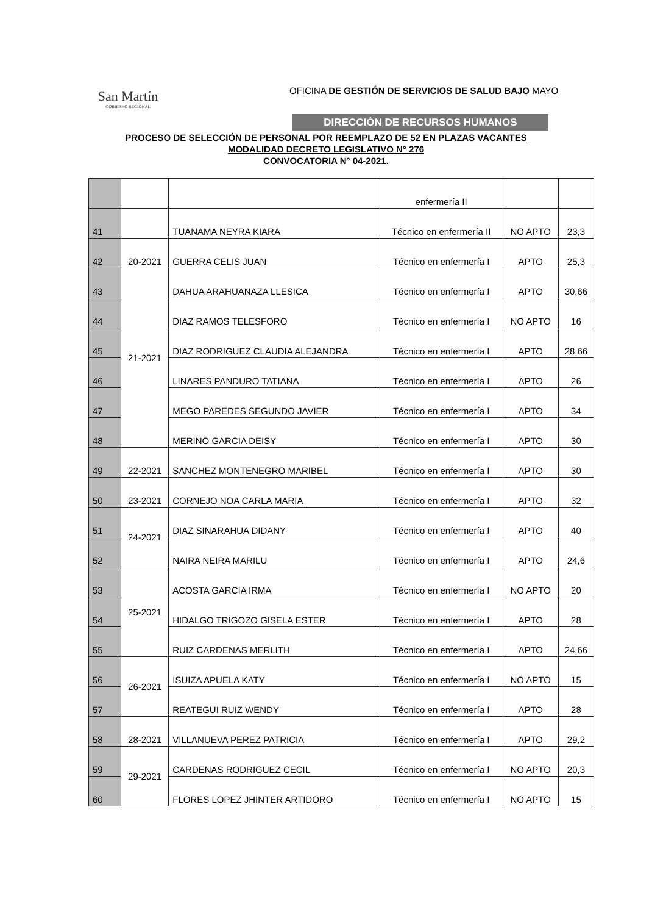San Martín
GOBIERNO REGIONAL
OFICINA DE GESTIÓN DE SERVICIOS DE SALUD BAJO MAYO
DIRECCIÓN DE RECURSOS HUMANOS
PROCESO DE SELECCIÓN DE PERSONAL POR REEMPLAZO DE 52 EN PLAZAS VACANTES
MODALIDAD DECRETO LEGISLATIVO N° 276
CONVOCATORIA N° 04-2021.
| | | | enfermería II | | |
| 41 | | TUANAMA NEYRA KIARA | Técnico en enfermería II | NO APTO | 23,3 |
| 42 | 20-2021 | GUERRA CELIS JUAN | Técnico en enfermería I | APTO | 25,3 |
| 43 | 21-2021 | DAHUA ARAHUANAZA LLESICA | Técnico en enfermería I | APTO | 30,66 |
| 44 | | DIAZ RAMOS TELESFORO | Técnico en enfermería I | NO APTO | 16 |
| 45 | | DIAZ RODRIGUEZ CLAUDIA ALEJANDRA | Técnico en enfermería I | APTO | 28,66 |
| 46 | | LINARES PANDURO TATIANA | Técnico en enfermería I | APTO | 26 |
| 47 | | MEGO PAREDES SEGUNDO JAVIER | Técnico en enfermería I | APTO | 34 |
| 48 | | MERINO GARCIA DEISY | Técnico en enfermería I | APTO | 30 |
| 49 | 22-2021 | SANCHEZ MONTENEGRO MARIBEL | Técnico en enfermería I | APTO | 30 |
| 50 | 23-2021 | CORNEJO NOA CARLA MARIA | Técnico en enfermería I | APTO | 32 |
| 51 | 24-2021 | DIAZ SINARAHUA DIDANY | Técnico en enfermería I | APTO | 40 |
| 52 | | NAIRA NEIRA MARILU | Técnico en enfermería I | APTO | 24,6 |
| 53 | 25-2021 | ACOSTA GARCIA IRMA | Técnico en enfermería I | NO APTO | 20 |
| 54 | | HIDALGO TRIGOZO GISELA ESTER | Técnico en enfermería I | APTO | 28 |
| 55 | | RUIZ CARDENAS MERLITH | Técnico en enfermería I | APTO | 24,66 |
| 56 | 26-2021 | ISUIZA APUELA KATY | Técnico en enfermería I | NO APTO | 15 |
| 57 | | REATEGUI RUIZ WENDY | Técnico en enfermería I | APTO | 28 |
| 58 | 28-2021 | VILLANUEVA PEREZ PATRICIA | Técnico en enfermería I | APTO | 29,2 |
| 59 | 29-2021 | CARDENAS RODRIGUEZ CECIL | Técnico en enfermería I | NO APTO | 20,3 |
| 60 | | FLORES LOPEZ JHINTER ARTIDORO | Técnico en enfermería I | NO APTO | 15 |